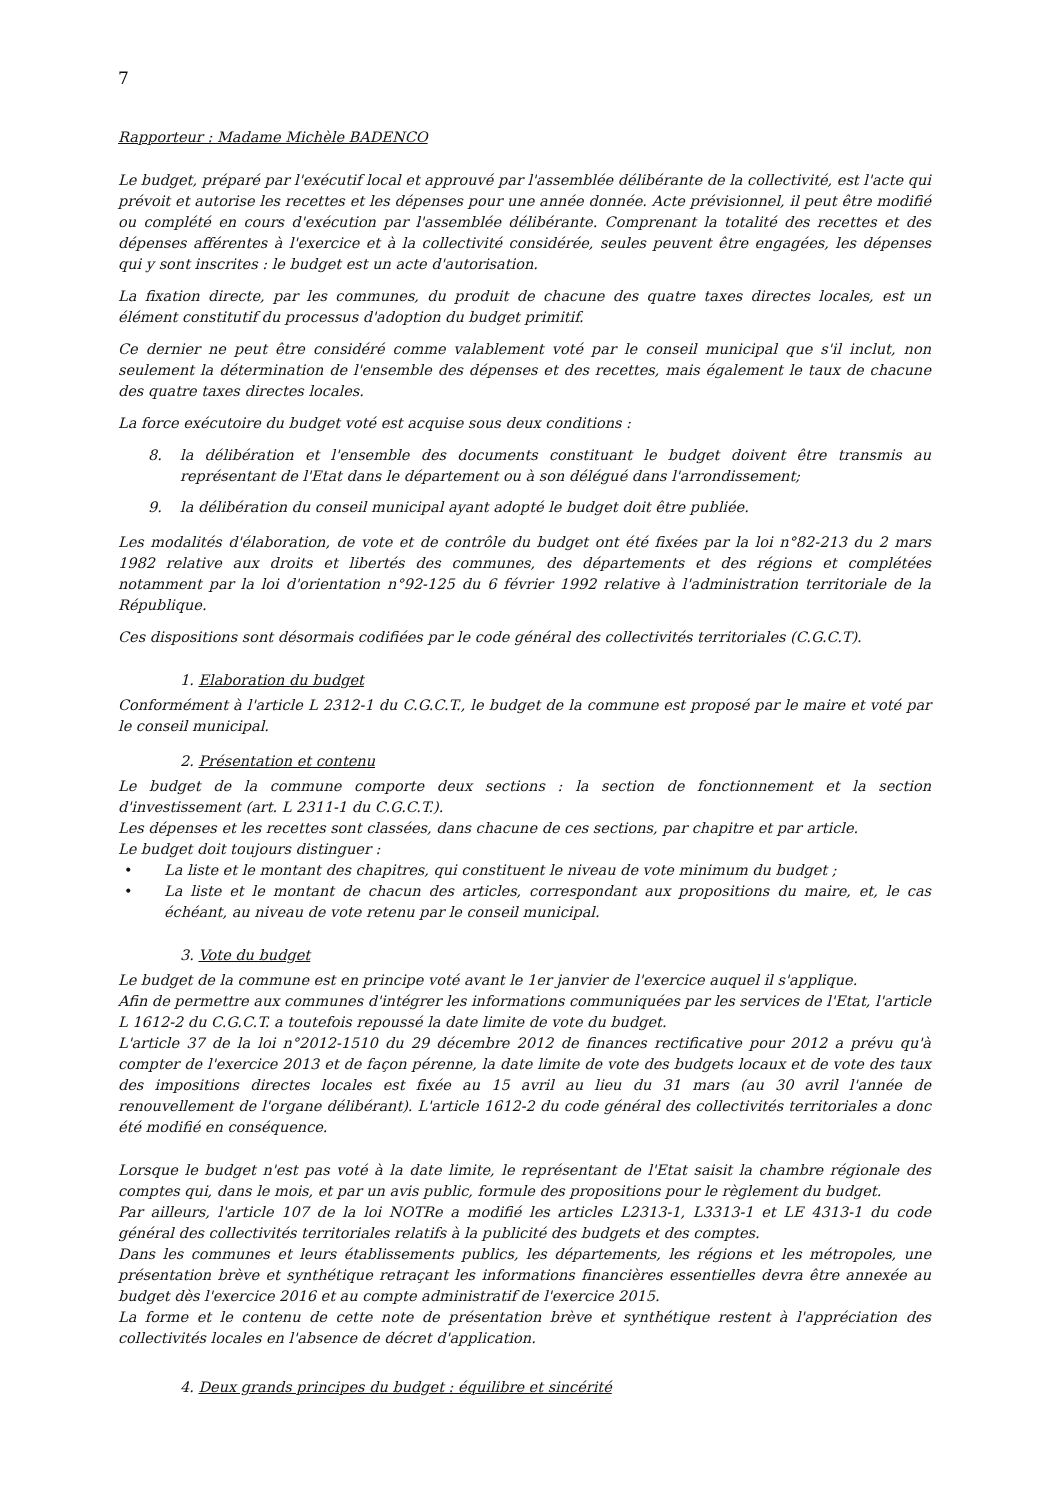7
Rapporteur : Madame Michèle BADENCO
Le budget, préparé par l'exécutif local et approuvé par l'assemblée délibérante de la collectivité, est l'acte qui prévoit et autorise les recettes et les dépenses pour une année donnée. Acte prévisionnel, il peut être modifié ou complété en cours d'exécution par l'assemblée délibérante. Comprenant la totalité des recettes et des dépenses afférentes à l'exercice et à la collectivité considérée, seules peuvent être engagées, les dépenses qui y sont inscrites : le budget est un acte d'autorisation.
La fixation directe, par les communes, du produit de chacune des quatre taxes directes locales, est un élément constitutif du processus d'adoption du budget primitif.
Ce dernier ne peut être considéré comme valablement voté par le conseil municipal que s'il inclut, non seulement la détermination de l'ensemble des dépenses et des recettes, mais également le taux de chacune des quatre taxes directes locales.
La force exécutoire du budget voté est acquise sous deux conditions :
8. la délibération et l'ensemble des documents constituant le budget doivent être transmis au représentant de l'Etat dans le département ou à son délégué dans l'arrondissement;
9. la délibération du conseil municipal ayant adopté le budget doit être publiée.
Les modalités d'élaboration, de vote et de contrôle du budget ont été fixées par la loi n°82-213 du 2 mars 1982 relative aux droits et libertés des communes, des départements et des régions et complétées notamment par la loi d'orientation n°92-125 du 6 février 1992 relative à l'administration territoriale de la République.
Ces dispositions sont désormais codifiées par le code général des collectivités territoriales (C.G.C.T).
1. Elaboration du budget
Conformément à l'article L 2312-1 du C.G.C.T., le budget de la commune est proposé par le maire et voté par le conseil municipal.
2. Présentation et contenu
Le budget de la commune comporte deux sections : la section de fonctionnement et la section d'investissement (art. L 2311-1 du C.G.C.T.).
Les dépenses et les recettes sont classées, dans chacune de ces sections, par chapitre et par article.
Le budget doit toujours distinguer :
• La liste et le montant des chapitres, qui constituent le niveau de vote minimum du budget ;
• La liste et le montant de chacun des articles, correspondant aux propositions du maire, et, le cas échéant, au niveau de vote retenu par le conseil municipal.
3. Vote du budget
Le budget de la commune est en principe voté avant le 1er janvier de l'exercice auquel il s'applique.
Afin de permettre aux communes d'intégrer les informations communiquées par les services de l'Etat, l'article L 1612-2 du C.G.C.T. a toutefois repoussé la date limite de vote du budget.
L'article 37 de la loi n°2012-1510 du 29 décembre 2012 de finances rectificative pour 2012 a prévu qu'à compter de l'exercice 2013 et de façon pérenne, la date limite de vote des budgets locaux et de vote des taux des impositions directes locales est fixée au 15 avril au lieu du 31 mars (au 30 avril l'année de renouvellement de l'organe délibérant). L'article 1612-2 du code général des collectivités territoriales a donc été modifié en conséquence.
Lorsque le budget n'est pas voté à la date limite, le représentant de l'Etat saisit la chambre régionale des comptes qui, dans le mois, et par un avis public, formule des propositions pour le règlement du budget.
Par ailleurs, l'article 107 de la loi NOTRe a modifié les articles L2313-1, L3313-1 et LE 4313-1 du code général des collectivités territoriales relatifs à la publicité des budgets et des comptes.
Dans les communes et leurs établissements publics, les départements, les régions et les métropoles, une présentation brève et synthétique retraçant les informations financières essentielles devra être annexée au budget dès l'exercice 2016 et au compte administratif de l'exercice 2015.
La forme et le contenu de cette note de présentation brève et synthétique restent à l'appréciation des collectivités locales en l'absence de décret d'application.
4. Deux grands principes du budget : équilibre et sincérité